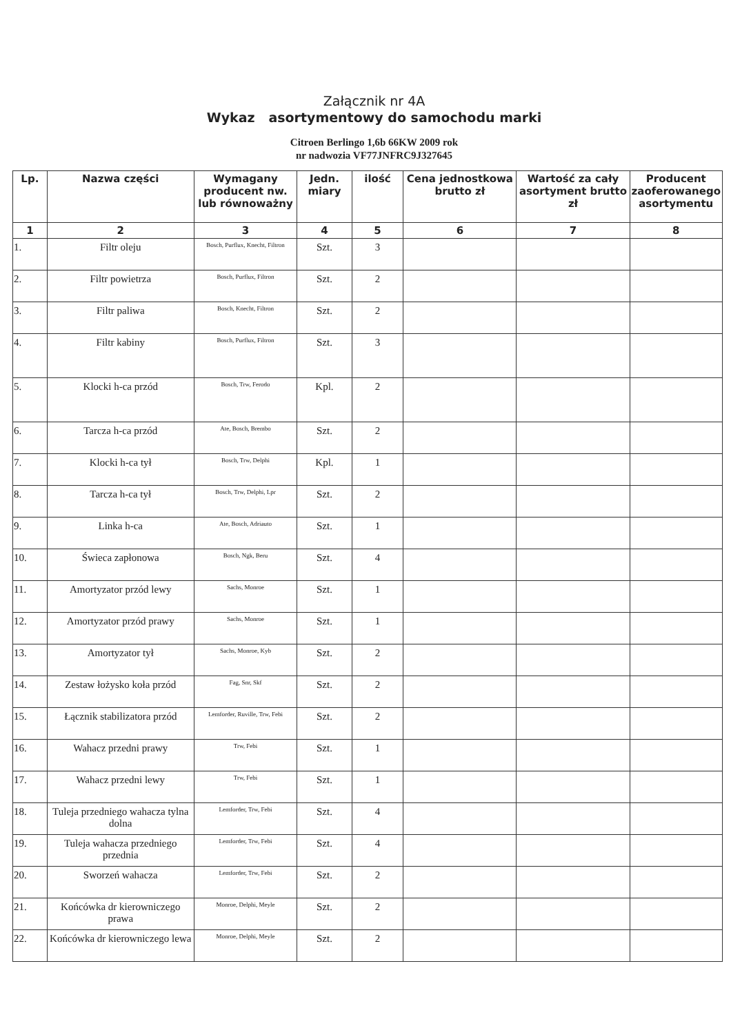Załącznik nr 4A
Wykaz asortymentowy do samochodu marki
Citroen Berlingo 1,6b 66KW 2009 rok
nr nadwozia VF77JNFRC9J327645
| Lp. | Nazwa części | Wymagany producent nw. lub równoważny | Jedn. miary | ilość | Cena jednostkowa brutto zł | Wartość za cały asortyment brutto zł | Producent zaoferowanego asortymentu |
| --- | --- | --- | --- | --- | --- | --- | --- |
| 1 | 2 | 3 | 4 | 5 | 6 | 7 | 8 |
| 1. | Filtr oleju | Bosch, Purflux, Knecht, Filtron | Szt. | 3 | | | |
| 2. | Filtr powietrza | Bosch, Purflux, Filtron | Szt. | 2 | | | |
| 3. | Filtr paliwa | Bosch, Knecht, Filtron | Szt. | 2 | | | |
| 4. | Filtr kabiny | Bosch, Purflux, Filtron | Szt. | 3 | | | |
| 5. | Klocki h-ca przód | Bosch, Trw, Ferodo | Kpl. | 2 | | | |
| 6. | Tarcza h-ca przód | Ate, Bosch, Brembo | Szt. | 2 | | | |
| 7. | Klocki h-ca tył | Bosch, Trw, Delphi | Kpl. | 1 | | | |
| 8. | Tarcza h-ca tył | Bosch, Trw, Delphi, Lpr | Szt. | 2 | | | |
| 9. | Linka h-ca | Ate, Bosch, Adriauto | Szt. | 1 | | | |
| 10. | Świeca zapłonowa | Bosch, Ngk, Beru | Szt. | 4 | | | |
| 11. | Amortyzator przód lewy | Sachs, Monroe | Szt. | 1 | | | |
| 12. | Amortyzator przód prawy | Sachs, Monroe | Szt. | 1 | | | |
| 13. | Amortyzator tył | Sachs, Monroe, Kyb | Szt. | 2 | | | |
| 14. | Zestaw łożysko koła przód | Fag, Snr, Skf | Szt. | 2 | | | |
| 15. | Łącznik stabilizatora przód | Lemforder, Ruville, Trw, Febi | Szt. | 2 | | | |
| 16. | Wahacz przedni prawy | Trw, Febi | Szt. | 1 | | | |
| 17. | Wahacz przedni lewy | Trw, Febi | Szt. | 1 | | | |
| 18. | Tuleja przedniego wahacza tylna dolna | Lemforder, Trw, Febi | Szt. | 4 | | | |
| 19. | Tuleja wahacza przedniego przednia | Lemforder, Trw, Febi | Szt. | 4 | | | |
| 20. | Sworzeń wahacza | Lemforder, Trw, Febi | Szt. | 2 | | | |
| 21. | Końcówka dr kierowniczego prawa | Monroe, Delphi, Meyle | Szt. | 2 | | | |
| 22. | Końcówka dr kierowniczego lewa | Monroe, Delphi, Meyle | Szt. | 2 | | | |